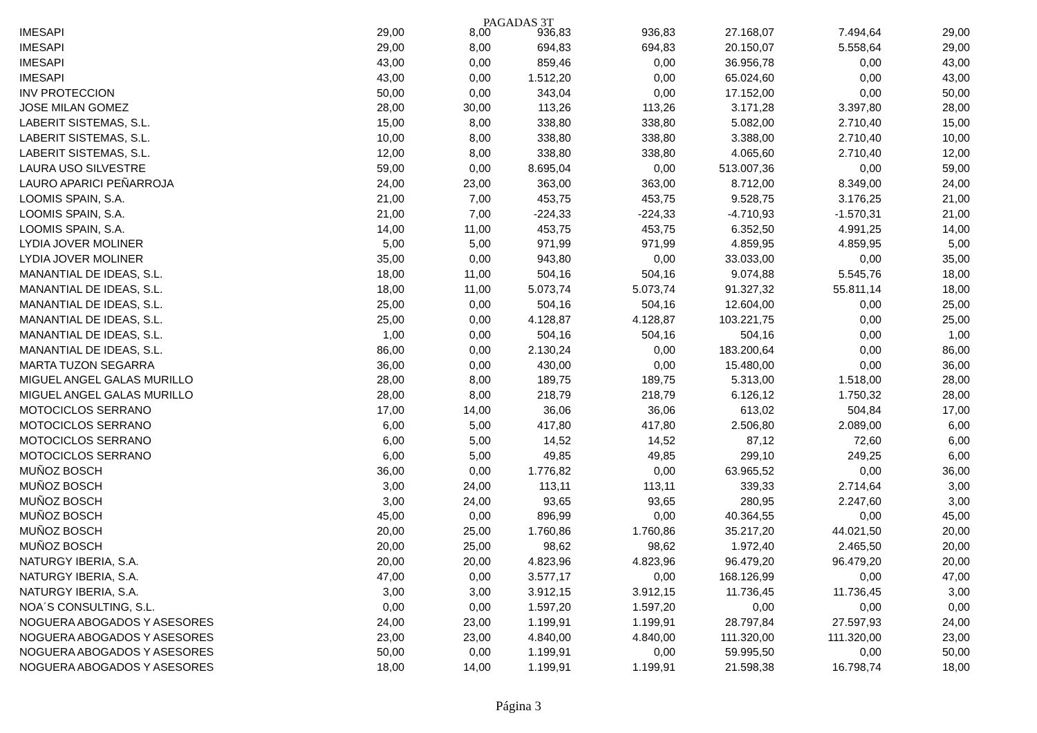PAGADAS 3T
| IMESAPI | 29,00 | 8,00 | 936,83 | 936,83 | 27.168,07 | 7.494,64 | 29,00 |
| IMESAPI | 29,00 | 8,00 | 694,83 | 694,83 | 20.150,07 | 5.558,64 | 29,00 |
| IMESAPI | 43,00 | 0,00 | 859,46 | 0,00 | 36.956,78 | 0,00 | 43,00 |
| IMESAPI | 43,00 | 0,00 | 1.512,20 | 0,00 | 65.024,60 | 0,00 | 43,00 |
| INV PROTECCION | 50,00 | 0,00 | 343,04 | 0,00 | 17.152,00 | 0,00 | 50,00 |
| JOSE MILAN GOMEZ | 28,00 | 30,00 | 113,26 | 113,26 | 3.171,28 | 3.397,80 | 28,00 |
| LABERIT SISTEMAS, S.L. | 15,00 | 8,00 | 338,80 | 338,80 | 5.082,00 | 2.710,40 | 15,00 |
| LABERIT SISTEMAS, S.L. | 10,00 | 8,00 | 338,80 | 338,80 | 3.388,00 | 2.710,40 | 10,00 |
| LABERIT SISTEMAS, S.L. | 12,00 | 8,00 | 338,80 | 338,80 | 4.065,60 | 2.710,40 | 12,00 |
| LAURA USO SILVESTRE | 59,00 | 0,00 | 8.695,04 | 0,00 | 513.007,36 | 0,00 | 59,00 |
| LAURO APARICI PEÑARROJA | 24,00 | 23,00 | 363,00 | 363,00 | 8.712,00 | 8.349,00 | 24,00 |
| LOOMIS SPAIN, S.A. | 21,00 | 7,00 | 453,75 | 453,75 | 9.528,75 | 3.176,25 | 21,00 |
| LOOMIS SPAIN, S.A. | 21,00 | 7,00 | -224,33 | -224,33 | -4.710,93 | -1.570,31 | 21,00 |
| LOOMIS SPAIN, S.A. | 14,00 | 11,00 | 453,75 | 453,75 | 6.352,50 | 4.991,25 | 14,00 |
| LYDIA JOVER MOLINER | 5,00 | 5,00 | 971,99 | 971,99 | 4.859,95 | 4.859,95 | 5,00 |
| LYDIA JOVER MOLINER | 35,00 | 0,00 | 943,80 | 0,00 | 33.033,00 | 0,00 | 35,00 |
| MANANTIAL DE IDEAS, S.L. | 18,00 | 11,00 | 504,16 | 504,16 | 9.074,88 | 5.545,76 | 18,00 |
| MANANTIAL DE IDEAS, S.L. | 18,00 | 11,00 | 5.073,74 | 5.073,74 | 91.327,32 | 55.811,14 | 18,00 |
| MANANTIAL DE IDEAS, S.L. | 25,00 | 0,00 | 504,16 | 504,16 | 12.604,00 | 0,00 | 25,00 |
| MANANTIAL DE IDEAS, S.L. | 25,00 | 0,00 | 4.128,87 | 4.128,87 | 103.221,75 | 0,00 | 25,00 |
| MANANTIAL DE IDEAS, S.L. | 1,00 | 0,00 | 504,16 | 504,16 | 504,16 | 0,00 | 1,00 |
| MANANTIAL DE IDEAS, S.L. | 86,00 | 0,00 | 2.130,24 | 0,00 | 183.200,64 | 0,00 | 86,00 |
| MARTA TUZON SEGARRA | 36,00 | 0,00 | 430,00 | 0,00 | 15.480,00 | 0,00 | 36,00 |
| MIGUEL ANGEL GALAS MURILLO | 28,00 | 8,00 | 189,75 | 189,75 | 5.313,00 | 1.518,00 | 28,00 |
| MIGUEL ANGEL GALAS MURILLO | 28,00 | 8,00 | 218,79 | 218,79 | 6.126,12 | 1.750,32 | 28,00 |
| MOTOCICLOS SERRANO | 17,00 | 14,00 | 36,06 | 36,06 | 613,02 | 504,84 | 17,00 |
| MOTOCICLOS SERRANO | 6,00 | 5,00 | 417,80 | 417,80 | 2.506,80 | 2.089,00 | 6,00 |
| MOTOCICLOS SERRANO | 6,00 | 5,00 | 14,52 | 14,52 | 87,12 | 72,60 | 6,00 |
| MOTOCICLOS SERRANO | 6,00 | 5,00 | 49,85 | 49,85 | 299,10 | 249,25 | 6,00 |
| MUÑOZ BOSCH | 36,00 | 0,00 | 1.776,82 | 0,00 | 63.965,52 | 0,00 | 36,00 |
| MUÑOZ BOSCH | 3,00 | 24,00 | 113,11 | 113,11 | 339,33 | 2.714,64 | 3,00 |
| MUÑOZ BOSCH | 3,00 | 24,00 | 93,65 | 93,65 | 280,95 | 2.247,60 | 3,00 |
| MUÑOZ BOSCH | 45,00 | 0,00 | 896,99 | 0,00 | 40.364,55 | 0,00 | 45,00 |
| MUÑOZ BOSCH | 20,00 | 25,00 | 1.760,86 | 1.760,86 | 35.217,20 | 44.021,50 | 20,00 |
| MUÑOZ BOSCH | 20,00 | 25,00 | 98,62 | 98,62 | 1.972,40 | 2.465,50 | 20,00 |
| NATURGY IBERIA, S.A. | 20,00 | 20,00 | 4.823,96 | 4.823,96 | 96.479,20 | 96.479,20 | 20,00 |
| NATURGY IBERIA, S.A. | 47,00 | 0,00 | 3.577,17 | 0,00 | 168.126,99 | 0,00 | 47,00 |
| NATURGY IBERIA, S.A. | 3,00 | 3,00 | 3.912,15 | 3.912,15 | 11.736,45 | 11.736,45 | 3,00 |
| NOA´S CONSULTING, S.L. | 0,00 | 0,00 | 1.597,20 | 1.597,20 | 0,00 | 0,00 | 0,00 |
| NOGUERA ABOGADOS Y ASESORES | 24,00 | 23,00 | 1.199,91 | 1.199,91 | 28.797,84 | 27.597,93 | 24,00 |
| NOGUERA ABOGADOS Y ASESORES | 23,00 | 23,00 | 4.840,00 | 4.840,00 | 111.320,00 | 111.320,00 | 23,00 |
| NOGUERA ABOGADOS Y ASESORES | 50,00 | 0,00 | 1.199,91 | 0,00 | 59.995,50 | 0,00 | 50,00 |
| NOGUERA ABOGADOS Y ASESORES | 18,00 | 14,00 | 1.199,91 | 1.199,91 | 21.598,38 | 16.798,74 | 18,00 |
Página 3